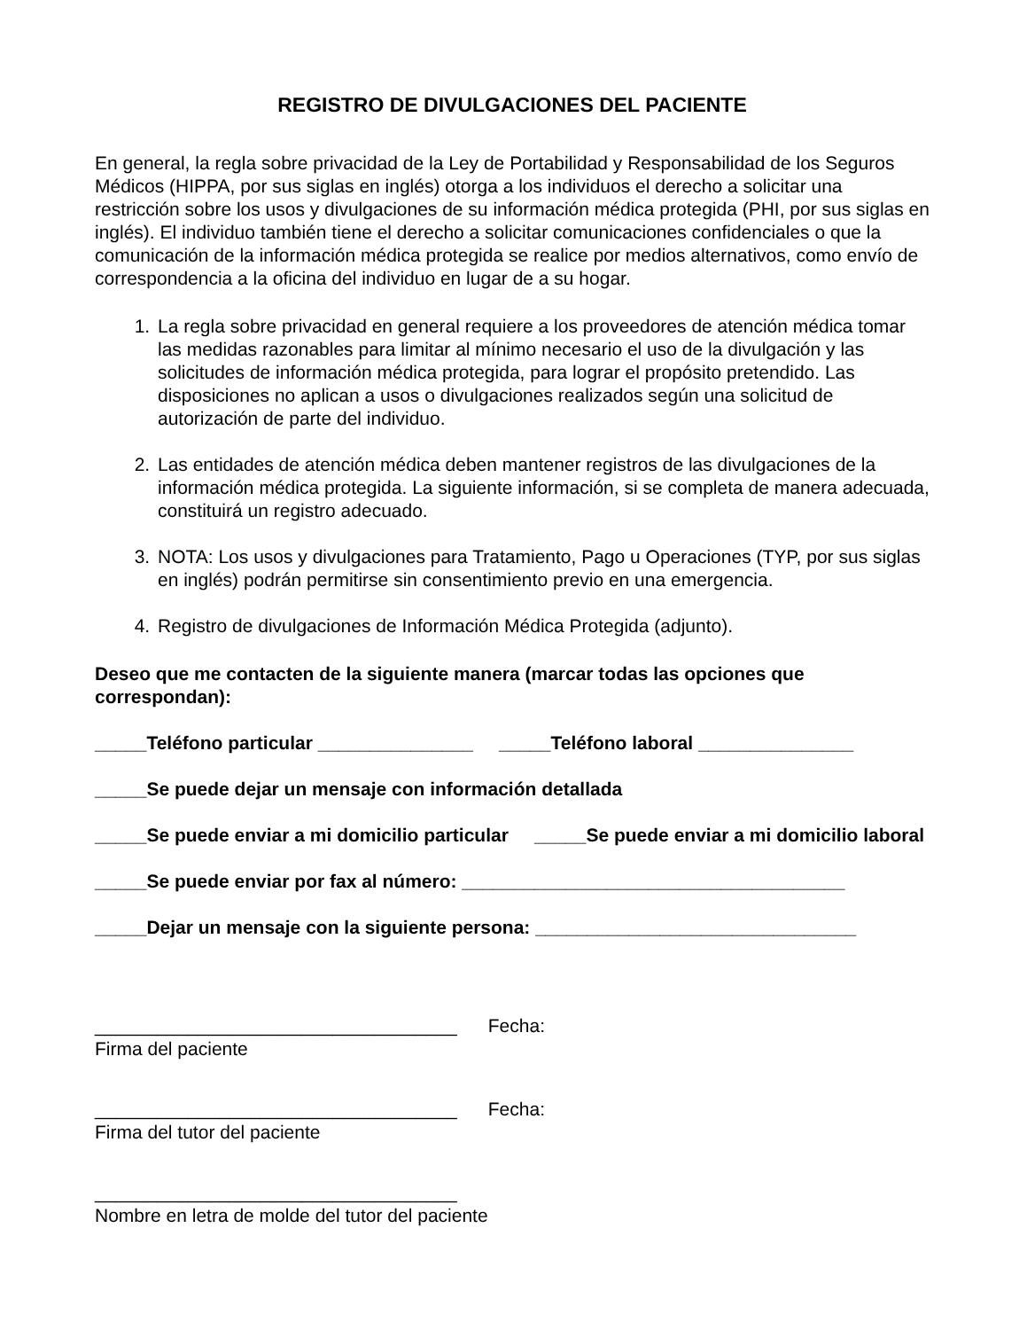REGISTRO DE DIVULGACIONES DEL PACIENTE
En general, la regla sobre privacidad de la Ley de Portabilidad y Responsabilidad de los Seguros Médicos (HIPPA, por sus siglas en inglés) otorga a los individuos el derecho a solicitar una restricción sobre los usos y divulgaciones de su información médica protegida (PHI, por sus siglas en inglés). El individuo también tiene el derecho a solicitar comunicaciones confidenciales o que la comunicación de la información médica protegida se realice por medios alternativos, como envío de correspondencia a la oficina del individuo en lugar de a su hogar.
1. La regla sobre privacidad en general requiere a los proveedores de atención médica tomar las medidas razonables para limitar al mínimo necesario el uso de la divulgación y las solicitudes de información médica protegida, para lograr el propósito pretendido. Las disposiciones no aplican a usos o divulgaciones realizados según una solicitud de autorización de parte del individuo.
2. Las entidades de atención médica deben mantener registros de las divulgaciones de la información médica protegida. La siguiente información, si se completa de manera adecuada, constituirá un registro adecuado.
3. NOTA: Los usos y divulgaciones para Tratamiento, Pago u Operaciones (TYP, por sus siglas en inglés) podrán permitirse sin consentimiento previo en una emergencia.
4. Registro de divulgaciones de Información Médica Protegida (adjunto).
Deseo que me contacten de la siguiente manera (marcar todas las opciones que correspondan):
_____Teléfono particular _______________ _____Teléfono laboral _______________
_____Se puede dejar un mensaje con información detallada
_____Se puede enviar a mi domicilio particular _____Se puede enviar a mi domicilio laboral
_____Se puede enviar por fax al número: _____________________________________
_____Dejar un mensaje con la siguiente persona: _______________________________
___________________________________ Fecha:
Firma del paciente
___________________________________ Fecha:
Firma del tutor del paciente
___________________________________
Nombre en letra de molde del tutor del paciente